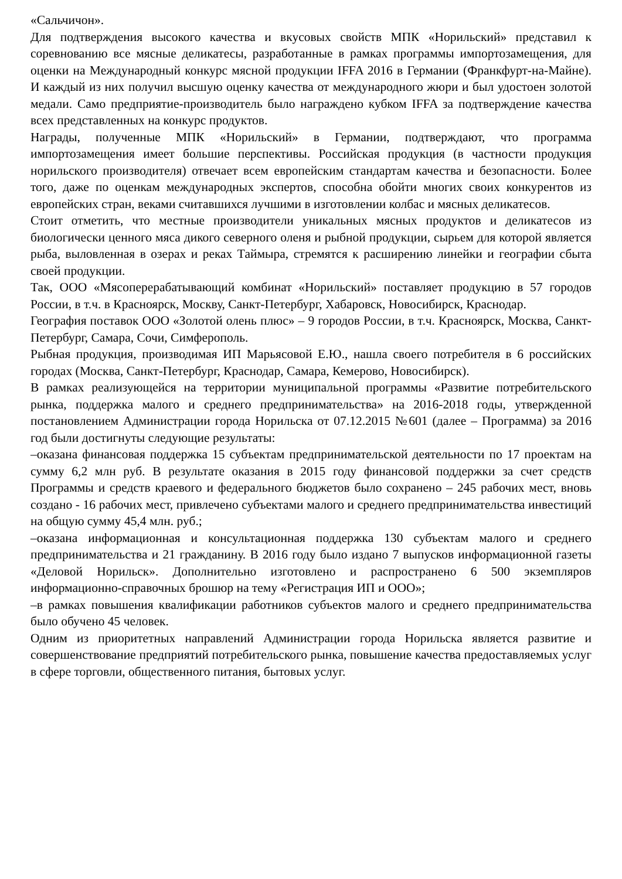«Сальчичон».
Для подтверждения высокого качества и вкусовых свойств МПК «Норильский» представил к соревнованию все мясные деликатесы, разработанные в рамках программы импортозамещения, для оценки на Международный конкурс мясной продукции IFFA 2016 в Германии (Франкфурт-на-Майне). И каждый из них получил высшую оценку качества от международного жюри и был удостоен золотой медали. Само предприятие-производитель было награждено кубком IFFA за подтверждение качества всех представленных на конкурс продуктов.
Награды, полученные МПК «Норильский» в Германии, подтверждают, что программа импортозамещения имеет большие перспективы. Российская продукция (в частности продукция норильского производителя) отвечает всем европейским стандартам качества и безопасности. Более того, даже по оценкам международных экспертов, способна обойти многих своих конкурентов из европейских стран, веками считавшихся лучшими в изготовлении колбас и мясных деликатесов.
Стоит отметить, что местные производители уникальных мясных продуктов и деликатесов из биологически ценного мяса дикого северного оленя и рыбной продукции, сырьем для которой является рыба, выловленная в озерах и реках Таймыра, стремятся к расширению линейки и географии сбыта своей продукции.
Так, ООО «Мясоперерабатывающий комбинат «Норильский» поставляет продукцию в 57 городов России, в т.ч. в Красноярск, Москву, Санкт-Петербург, Хабаровск, Новосибирск, Краснодар.
География поставок ООО «Золотой олень плюс» – 9 городов России, в т.ч. Красноярск, Москва, Санкт-Петербург, Самара, Сочи, Симферополь.
Рыбная продукция, производимая ИП Марьясовой Е.Ю., нашла своего потребителя в 6 российских городах (Москва, Санкт-Петербург, Краснодар, Самара, Кемерово, Новосибирск).
В рамках реализующейся на территории муниципальной программы «Развитие потребительского рынка, поддержка малого и среднего предпринимательства» на 2016-2018 годы, утвержденной постановлением Администрации города Норильска от 07.12.2015 №601 (далее – Программа) за 2016 год были достигнуты следующие результаты:
–оказана финансовая поддержка 15 субъектам предпринимательской деятельности по 17 проектам на сумму 6,2 млн руб. В результате оказания в 2015 году финансовой поддержки за счет средств Программы и средств краевого и федерального бюджетов было сохранено – 245 рабочих мест, вновь создано - 16 рабочих мест, привлечено субъектами малого и среднего предпринимательства инвестиций на общую сумму 45,4 млн. руб.;
–оказана информационная и консультационная поддержка 130 субъектам малого и среднего предпринимательства и 21 гражданину. В 2016 году было издано 7 выпусков информационной газеты «Деловой Норильск». Дополнительно изготовлено и распространено 6 500 экземпляров информационно-справочных брошюр на тему «Регистрация ИП и ООО»;
–в рамках повышения квалификации работников субъектов малого и среднего предпринимательства было обучено 45 человек.
Одним из приоритетных направлений Администрации города Норильска является развитие и совершенствование предприятий потребительского рынка, повышение качества предоставляемых услуг в сфере торговли, общественного питания, бытовых услуг.